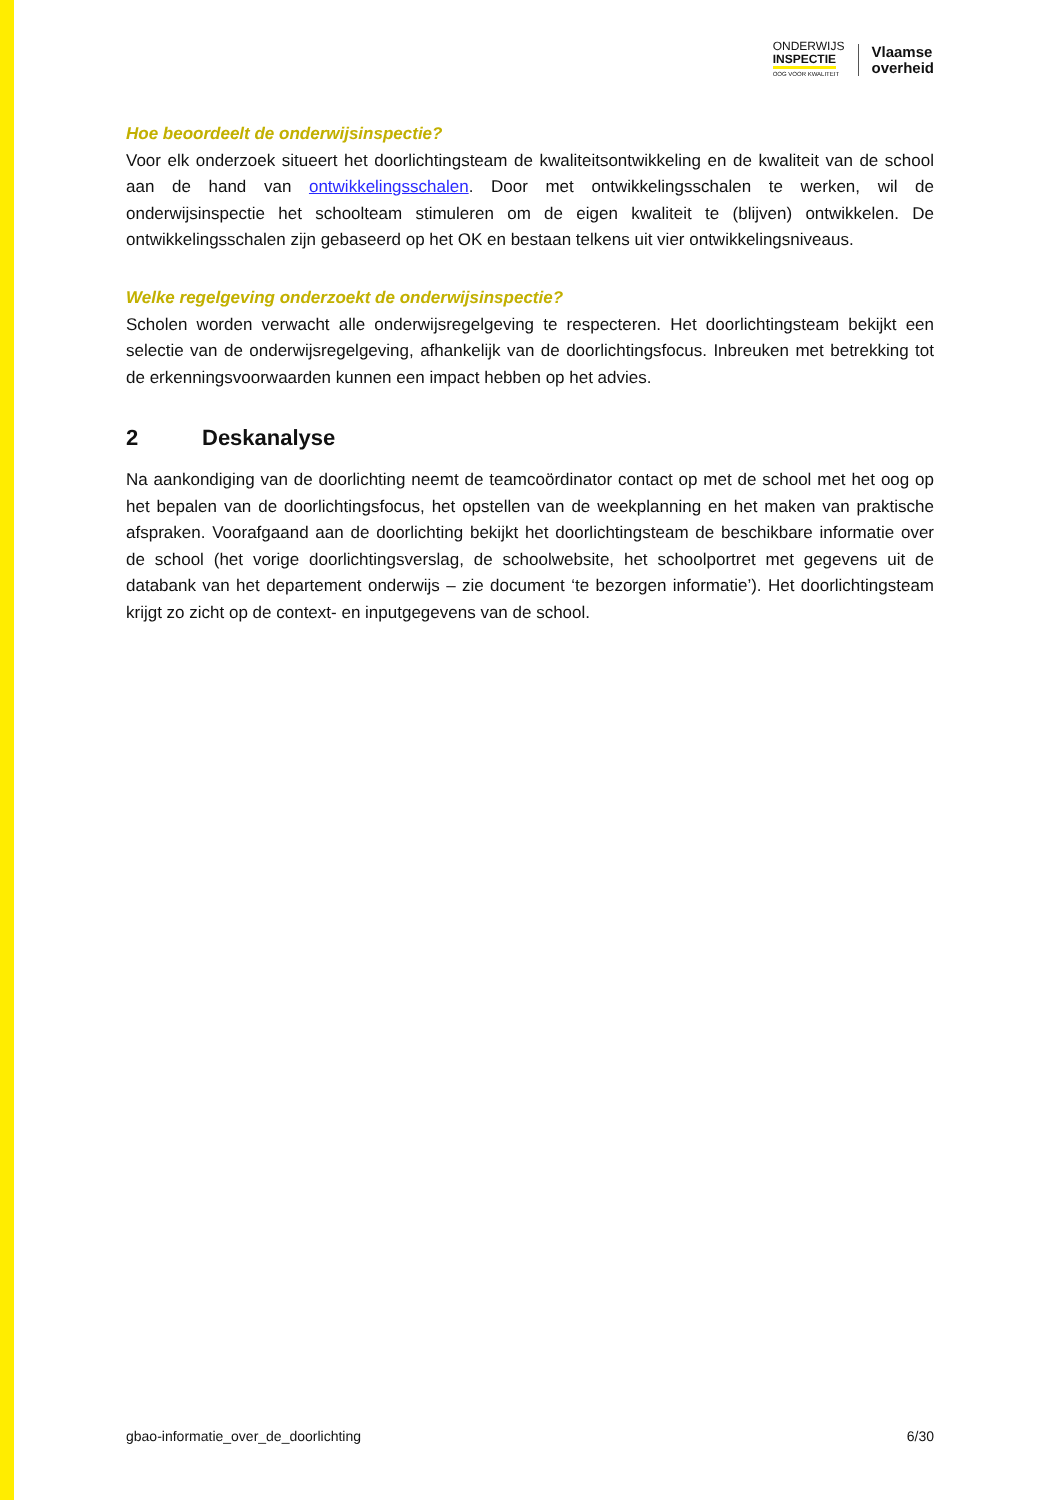ONDERWIJS
INSPECTIE
OOG VOOR KWALITEIT
Vlaamse
overheid
Hoe beoordeelt de onderwijsinspectie?
Voor elk onderzoek situeert het doorlichtingsteam de kwaliteitsontwikkeling en de kwaliteit van de school aan de hand van ontwikkelingsschalen. Door met ontwikkelingsschalen te werken, wil de onderwijsinspectie het schoolteam stimuleren om de eigen kwaliteit te (blijven) ontwikkelen. De ontwikkelingsschalen zijn gebaseerd op het OK en bestaan telkens uit vier ontwikkelingsniveaus.
Welke regelgeving onderzoekt de onderwijsinspectie?
Scholen worden verwacht alle onderwijsregelgeving te respecteren. Het doorlichtingsteam bekijkt een selectie van de onderwijsregelgeving, afhankelijk van de doorlichtingsfocus. Inbreuken met betrekking tot de erkenningsvoorwaarden kunnen een impact hebben op het advies.
2 Deskanalyse
Na aankondiging van de doorlichting neemt de teamcoördinator contact op met de school met het oog op het bepalen van de doorlichtingsfocus, het opstellen van de weekplanning en het maken van praktische afspraken. Voorafgaand aan de doorlichting bekijkt het doorlichtingsteam de beschikbare informatie over de school (het vorige doorlichtingsverslag, de schoolwebsite, het schoolportret met gegevens uit de databank van het departement onderwijs – zie document ‘te bezorgen informatie’). Het doorlichtingsteam krijgt zo zicht op de context- en inputgegevens van de school.
gbao-informatie_over_de_doorlichting 6/30